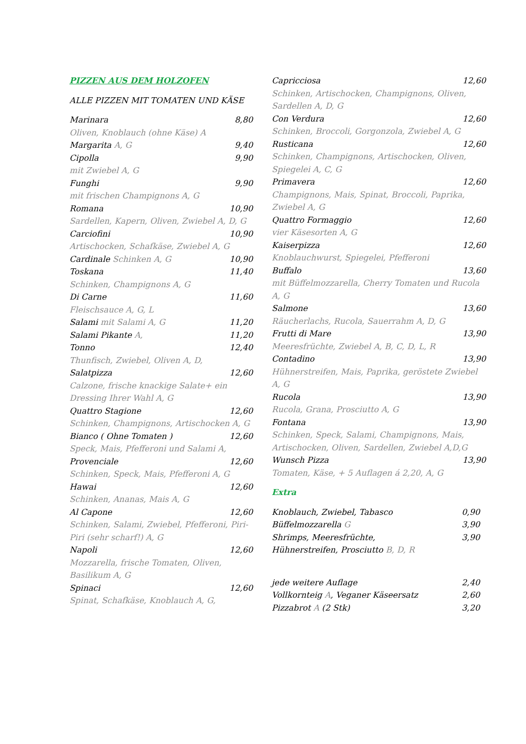PIZZEN AUS DEM HOLZOFEN
ALLE PIZZEN MIT TOMATEN UND KÄSE
Marinara 8,80
Oliven, Knoblauch (ohne Käse) A
Margarita A, G 9,40
Cipolla 9,90
mit Zwiebel A, G
Funghi 9,90
mit frischen Champignons A, G
Romana 10,90
Sardellen, Kapern, Oliven, Zwiebel A, D, G
Carciofini 10,90
Artischocken, Schafkäse, Zwiebel A, G
Cardinale Schinken A, G 10,90
Toskana 11,40
Schinken, Champignons A, G
Di Carne 11,60
Fleischsauce A, G, L
Salami mit Salami A, G 11,20
Salami Pikante A, 11,20
Tonno 12,40
Thunfisch, Zwiebel, Oliven A, D,
Salatpizza 12,60
Calzone, frische knackige Salate+ ein Dressing Ihrer Wahl A, G
Quattro Stagione 12,60
Schinken, Champignons, Artischocken A, G
Bianco ( Ohne Tomaten ) 12,60
Speck, Mais, Pfefferoni und Salami A,
Provenciale 12,60
Schinken, Speck, Mais, Pfefferoni A, G
Hawai 12,60
Schinken, Ananas, Mais A, G
Al Capone 12,60
Schinken, Salami, Zwiebel, Pfefferoni, Piri-Piri (sehr scharf!) A, G
Napoli 12,60
Mozzarella, frische Tomaten, Oliven, Basilikum A, G
Spinaci 12,60
Spinat, Schafkäse, Knoblauch A, G,
Capricciosa 12,60
Schinken, Artischocken, Champignons, Oliven, Sardellen A, D, G
Con Verdura 12,60
Schinken, Broccoli, Gorgonzola, Zwiebel A, G
Rusticana 12,60
Schinken, Champignons, Artischocken, Oliven, Spiegelei A, C, G
Primavera 12,60
Champignons, Mais, Spinat, Broccoli, Paprika, Zwiebel A, G
Quattro Formaggio 12,60
vier Käsesorten A, G
Kaiserpizza 12,60
Knoblauchwurst, Spiegelei, Pfefferoni
Buffalo 13,60
mit Büffelmozzarella, Cherry Tomaten und Rucola A, G
Salmone 13,60
Räucherlachs, Rucola, Sauerrahm A, D, G
Frutti di Mare 13,90
Meeresfrüchte, Zwiebel A, B, C, D, L, R
Contadino 13,90
Hühnerstreifen, Mais, Paprika, geröstete Zwiebel A, G
Rucola 13,90
Rucola, Grana, Prosciutto A, G
Fontana 13,90
Schinken, Speck, Salami, Champignons, Mais, Artischocken, Oliven, Sardellen, Zwiebel A,D,G
Wunsch Pizza 13,90
Tomaten, Käse, + 5 Auflagen á 2,20, A, G
Extra
Knoblauch, Zwiebel, Tabasco 0,90
Büffelmozzarella G 3,90
Shrimps, Meeresfrüchte, 3,90
Hühnerstreifen, Prosciutto B, D, R
jede weitere Auflage 2,40
Vollkornteig A, Veganer Käseersatz 2,60
Pizzabrot A (2 Stk) 3,20